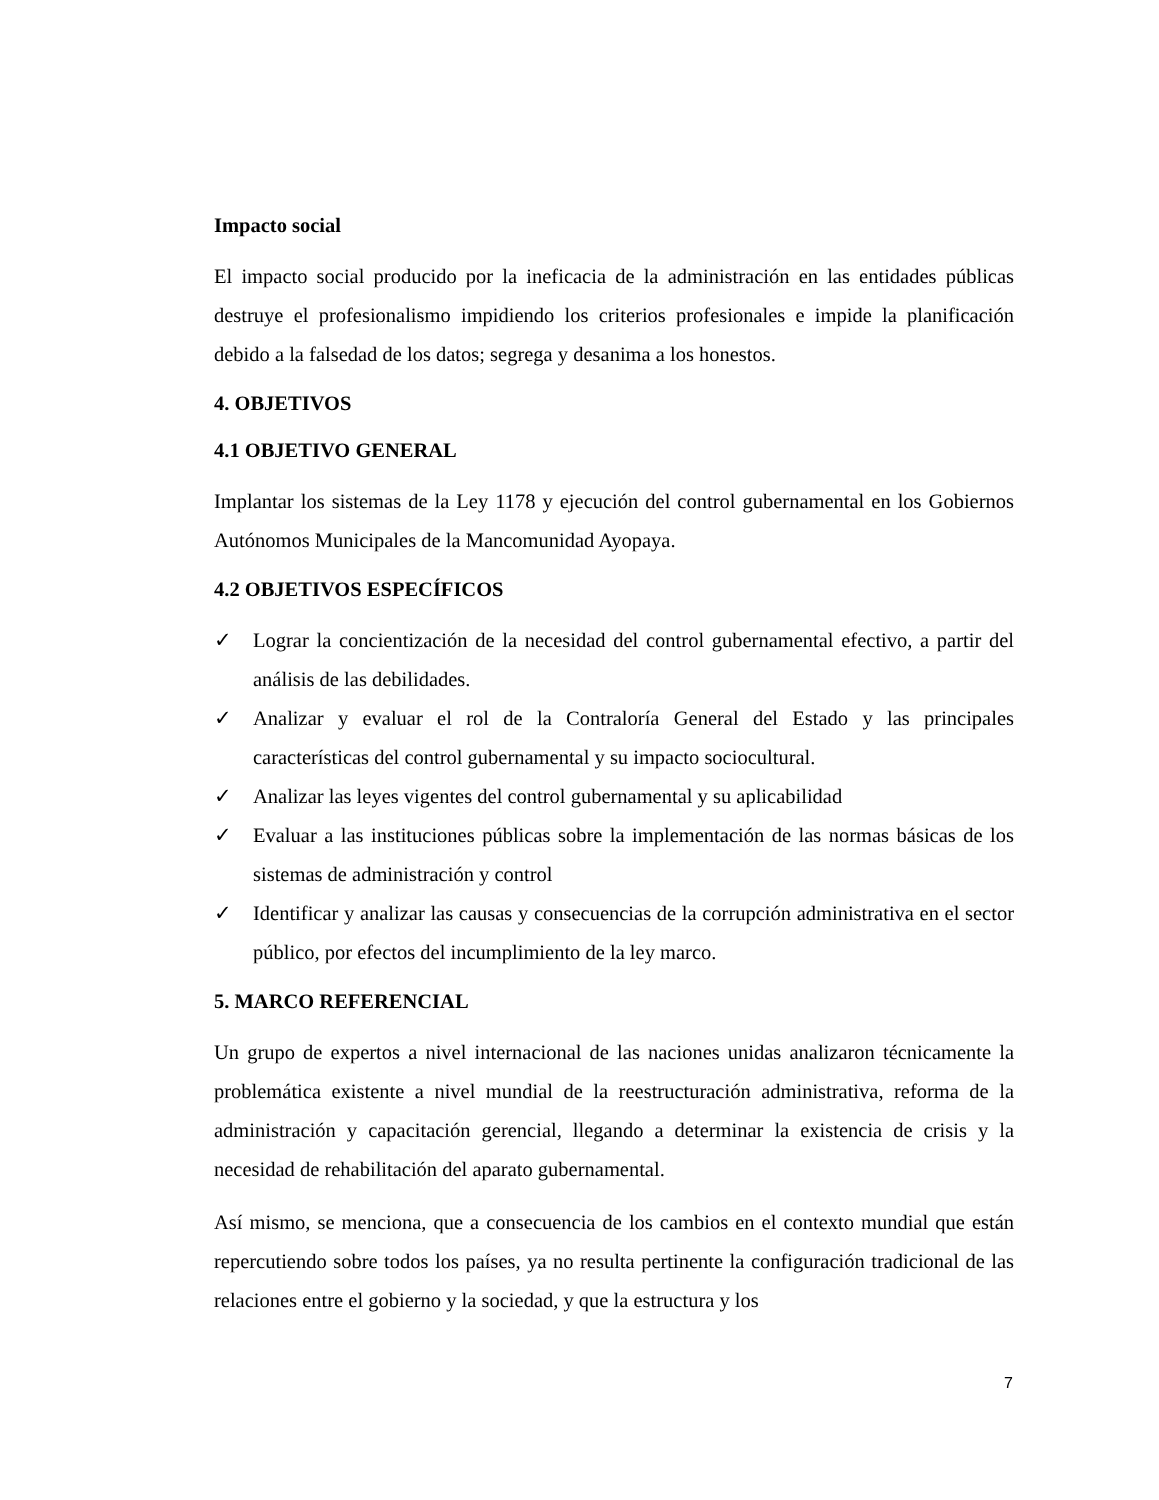Impacto social
El impacto social producido por la ineficacia de la administración en las entidades públicas destruye el profesionalismo impidiendo los criterios profesionales e impide la planificación debido a la falsedad de los datos; segrega y desanima a los honestos.
4. OBJETIVOS
4.1 OBJETIVO GENERAL
Implantar los sistemas de la Ley 1178 y ejecución del control gubernamental en los Gobiernos Autónomos Municipales de la Mancomunidad Ayopaya.
4.2 OBJETIVOS ESPECÍFICOS
✓ Lograr la concientización de la necesidad del control gubernamental efectivo, a partir del análisis de las debilidades.
✓ Analizar y evaluar el rol de la Contraloría General del Estado y las principales características del control gubernamental y su impacto sociocultural.
✓ Analizar las leyes vigentes del control gubernamental y su aplicabilidad
✓ Evaluar a las instituciones públicas sobre la implementación de las normas básicas de los sistemas de administración y control
✓ Identificar y analizar las causas y consecuencias de la corrupción administrativa en el sector público, por efectos del incumplimiento de la ley marco.
5. MARCO REFERENCIAL
Un grupo de expertos a nivel internacional de las naciones unidas analizaron técnicamente la problemática existente a nivel mundial de la reestructuración administrativa, reforma de la administración y capacitación gerencial, llegando a determinar la existencia de crisis y la necesidad de rehabilitación del aparato gubernamental.
Así mismo, se menciona, que a consecuencia de los cambios en el contexto mundial que están repercutiendo sobre todos los países, ya no resulta pertinente la configuración tradicional de las relaciones entre el gobierno y la sociedad, y que la estructura y los
7